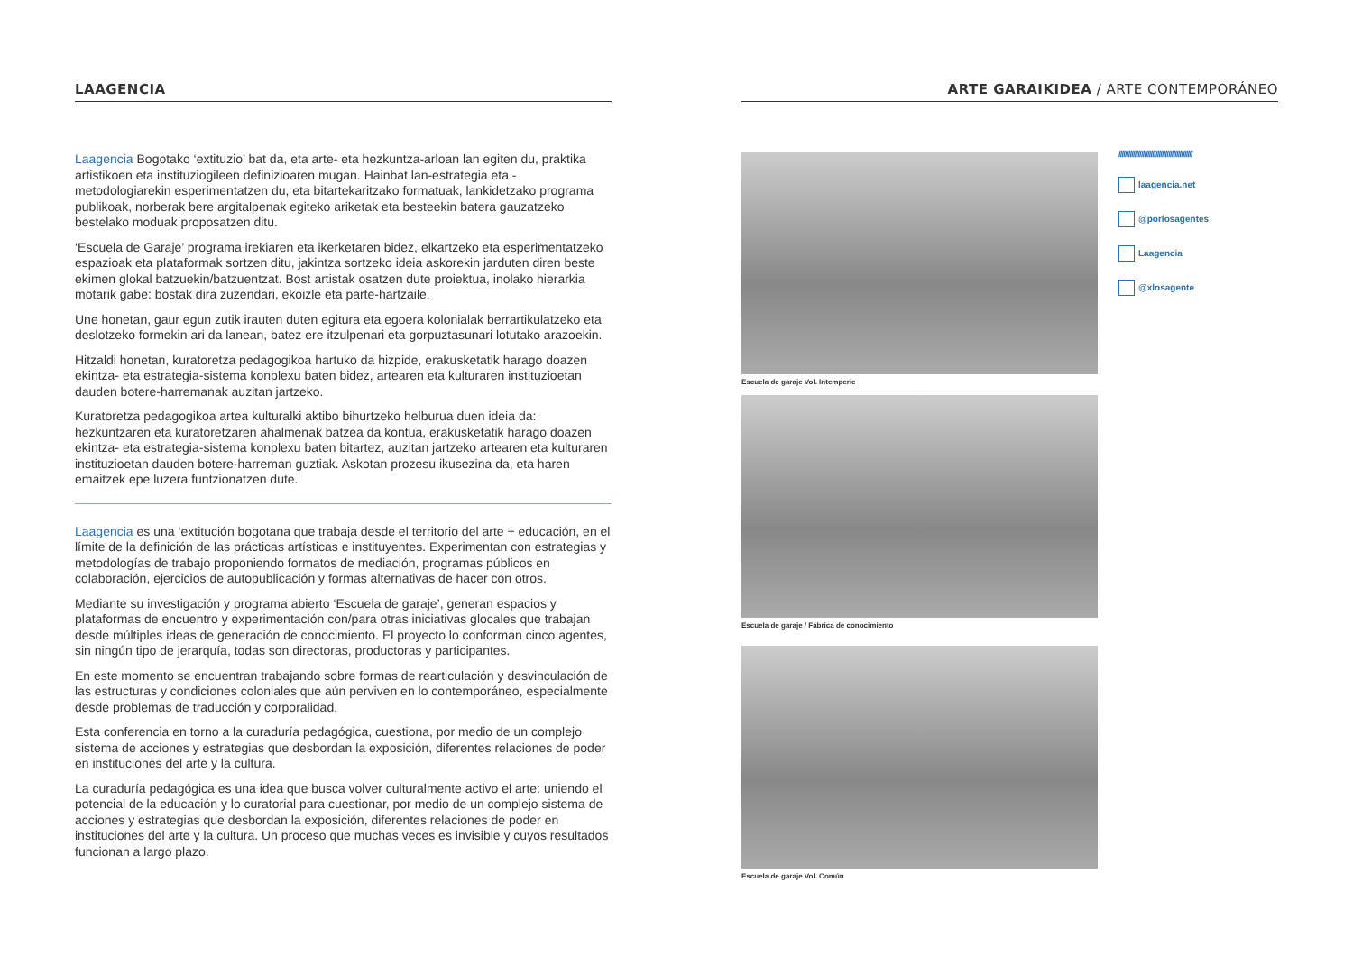LAAGENCIA
Laagencia Bogotako ‘extituzio’ bat da, eta arte- eta hezkuntza-arloan lan egiten du, praktika artistikoen eta instituziogileen definizioaren mugan. Hainbat lan-estrategia eta -metodologiarekin esperimentatzen du, eta bitartekaritzako formatuak, lankidetzako programa publikoak, norberak bere argitalpenak egiteko ariketak eta besteekin batera gauzatzeko bestelako moduak proposatzen ditu.
‘Escuela de Garaje’ programa irekiaren eta ikerketaren bidez, elkartzeko eta esperimentatzeko espazioak eta plataformak sortzen ditu, jakintza sortzeko ideia askorekin jarduten diren beste ekimen glokal batzuekin/batzuentzat. Bost artistak osatzen dute proiektua, inolako hierarkia motarik gabe: bostak dira zuzendari, ekoizle eta parte-hartzaile.
Une honetan, gaur egun zutik irauten duten egitura eta egoera kolonialak berrartikulatzeko eta deslotzeko formekin ari da lanean, batez ere itzulpenari eta gorpuztasunari lotutako arazoekin.
Hitzaldi honetan, kuratoretza pedagogikoa hartuko da hizpide, erakusketatik harago doazen ekintza- eta estrategia-sistema konplexu baten bidez, artearen eta kulturaren instituzioetan dauden botere-harremanak auzitan jartzeko.
Kuratoretza pedagogikoa artea kulturalki aktibo bihurtzeko helburua duen ideia da: hezkuntzaren eta kuratoretzaren ahalmenak batzea da kontua, erakusketatik harago doazen ekintza- eta estrategia-sistema konplexu baten bitartez, auzitan jartzeko artearen eta kulturaren instituzioetan dauden botere-harreman guztiak. Askotan prozesu ikusezina da, eta haren emaitzek epe luzera funtzionatzen dute.
Laagencia es una ‘extitución bogotana que trabaja desde el territorio del arte + educación, en el límite de la definición de las prácticas artísticas e instituyentes. Experimentan con estrategias y metodologías de trabajo proponiendo formatos de mediación, programas públicos en colaboración, ejercicios de autopublicación y formas alternativas de hacer con otros.
Mediante su investigación y programa abierto ‘Escuela de garaje’, generan espacios y plataformas de encuentro y experimentación con/para otras iniciativas glocales que trabajan desde múltiples ideas de generación de conocimiento. El proyecto lo conforman cinco agentes, sin ningún tipo de jerarquía, todas son directoras, productoras y participantes.
En este momento se encuentran trabajando sobre formas de rearticulación y desvinculación de las estructuras y condiciones coloniales que aún perviven en lo contemporáneo, especialmente desde problemas de traducción y corporalidad.
Esta conferencia en torno a la curaduría pedagógica, cuestiona, por medio de un complejo sistema de acciones y estrategias que desbordan la exposición, diferentes relaciones de poder en instituciones del arte y la cultura.
La curaduría pedagógica es una idea que busca volver culturalmente activo el arte: uniendo el potencial de la educación y lo curatorial para cuestionar, por medio de un complejo sistema de acciones y estrategias que desbordan la exposición, diferentes relaciones de poder en instituciones del arte y la cultura. Un proceso que muchas veces es invisible y cuyos resultados funcionan a largo plazo.
ARTE GARAIKIDEA / ARTE CONTEMPORÁNEO
Escuela de garaje Vol. Intemperie
Escuela de garaje / Fábrica de conocimiento
Escuela de garaje Vol. Común
//////////////////////////////////////////////
laagencia.net
@porlosagentes
Laagencia
@xlosagente